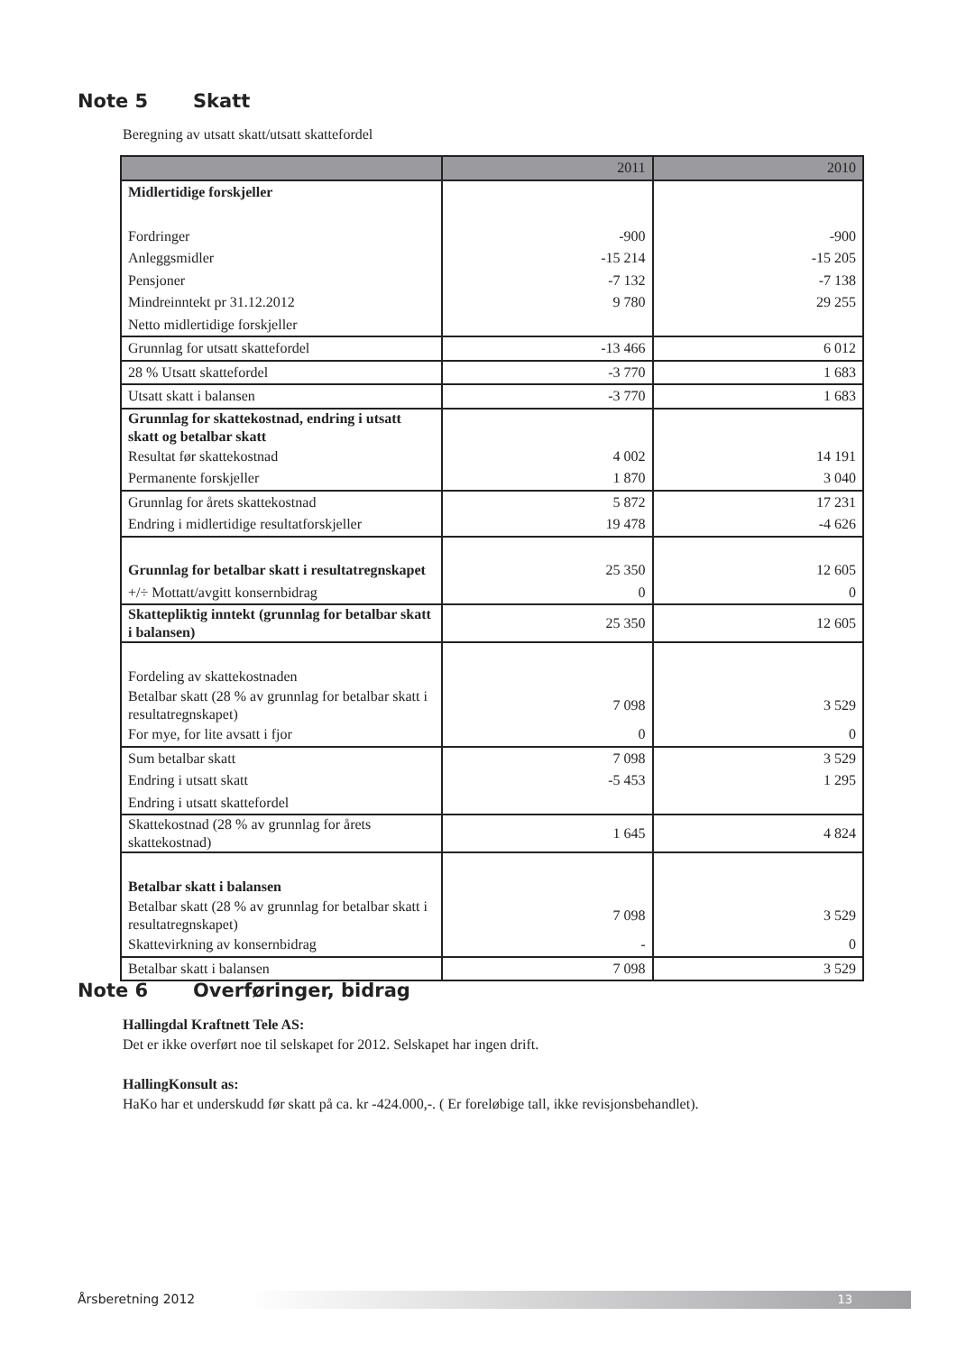Note 5 Skatt
Beregning av utsatt skatt/utsatt skattefordel
| | 2011 | 2010 |
| --- | --- | --- |
| Midlertidige forskjeller | | |
| Fordringer | -900 | -900 |
| Anleggsmidler | -15 214 | -15 205 |
| Pensjoner | -7 132 | -7 138 |
| Mindreinntekt pr 31.12.2012 | 9 780 | 29 255 |
| Netto midlertidige forskjeller | | |
| Grunnlag for utsatt skattefordel | -13 466 | 6 012 |
| 28 % Utsatt skattefordel | -3 770 | 1 683 |
| Utsatt skatt i balansen | -3 770 | 1 683 |
| Grunnlag for skattekostnad, endring i utsatt skatt og betalbar skatt | | |
| Resultat før skattekostnad | 4 002 | 14 191 |
| Permanente forskjeller | 1 870 | 3 040 |
| Grunnlag for årets skattekostnad | 5 872 | 17 231 |
| Endring i midlertidige resultatforskjeller | 19 478 | -4 626 |
| Grunnlag for betalbar skatt i resultatregnskapet | 25 350 | 12 605 |
| +/÷ Mottatt/avgitt konsernbidrag | 0 | 0 |
| Skattepliktig inntekt (grunnlag for betalbar skatt i balansen) | 25 350 | 12 605 |
| Fordeling av skattekostnaden | | |
| Betalbar skatt (28 % av grunnlag for betalbar skatt i resultatregnskapet) | 7 098 | 3 529 |
| For mye, for lite avsatt i fjor | 0 | 0 |
| Sum betalbar skatt | 7 098 | 3 529 |
| Endring i utsatt skatt | -5 453 | 1 295 |
| Endring i utsatt skattefordel | | |
| Skattekostnad (28 % av grunnlag for årets skattekostnad) | 1 645 | 4 824 |
| Betalbar skatt i balansen | | |
| Betalbar skatt (28 % av grunnlag for betalbar skatt i resultatregnskapet) | 7 098 | 3 529 |
| Skattevirkning av konsernbidrag | - | 0 |
| Betalbar skatt i balansen | 7 098 | 3 529 |
Note 6 Overføringer, bidrag
Hallingdal Kraftnett Tele AS:
Det er ikke overført noe til selskapet for 2012. Selskapet har ingen drift.
HallingKonsult as:
HaKo har et underskudd før skatt på ca. kr -424.000,-. ( Er foreløbige tall, ikke revisjonsbehandlet).
Årsberetning 2012 13